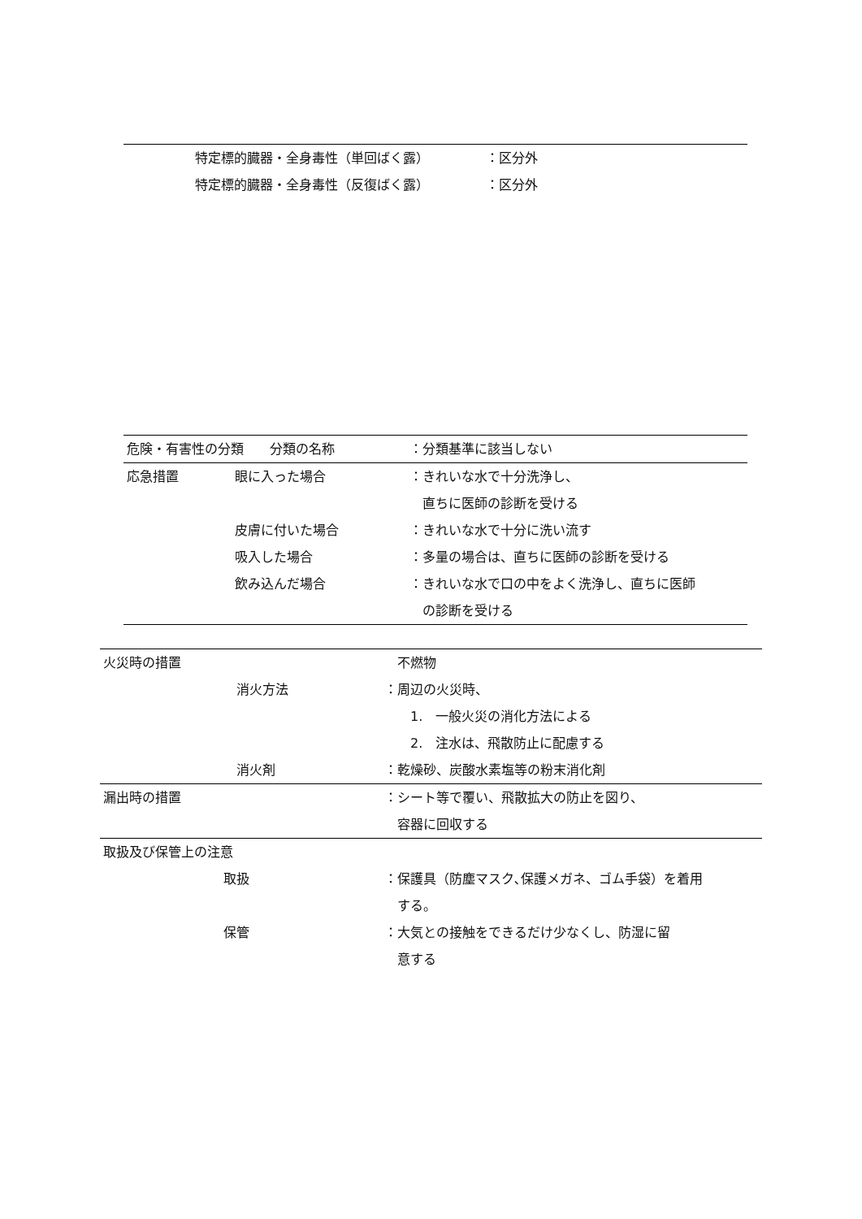| | 特定標的臓器・全身毒性（単回ばく露） | ：区分外 |
| | 特定標的臓器・全身毒性（反復ばく露） | ：区分外 |
| 危険・有害性の分類 分類の名称 | | ：分類基準に該当しない |
| 応急措置 | 眼に入った場合 | ：きれいな水で十分洗浄し、 直ちに医師の診断を受ける |
| | 皮膚に付いた場合 | ：きれいな水で十分に洗い流す |
| | 吸入した場合 | ：多量の場合は、直ちに医師の診断を受ける |
| | 飲み込んだ場合 | ：きれいな水で口の中をよく洗浄し、直ちに医師 の診断を受ける |
| 火災時の措置 | | 不燃物 |
| | 消火方法 | ：周辺の火災時、 1. 一般火災の消化方法による 2. 注水は、飛散防止に配慮する |
| | 消火剤 | ：乾燥砂、炭酸水素塩等の粉末消化剤 |
| 漏出時の措置 | | ：シート等で覆い、飛散拡大の防止を図り、 容器に回収する |
| 取扱及び保管上の注意 | | |
| | 取扱 | ：保護具（防塵マスク､保護メガネ、ゴム手袋）を着用 する。 |
| | 保管 | ：大気との接触をできるだけ少なくし、防湿に留 意する |